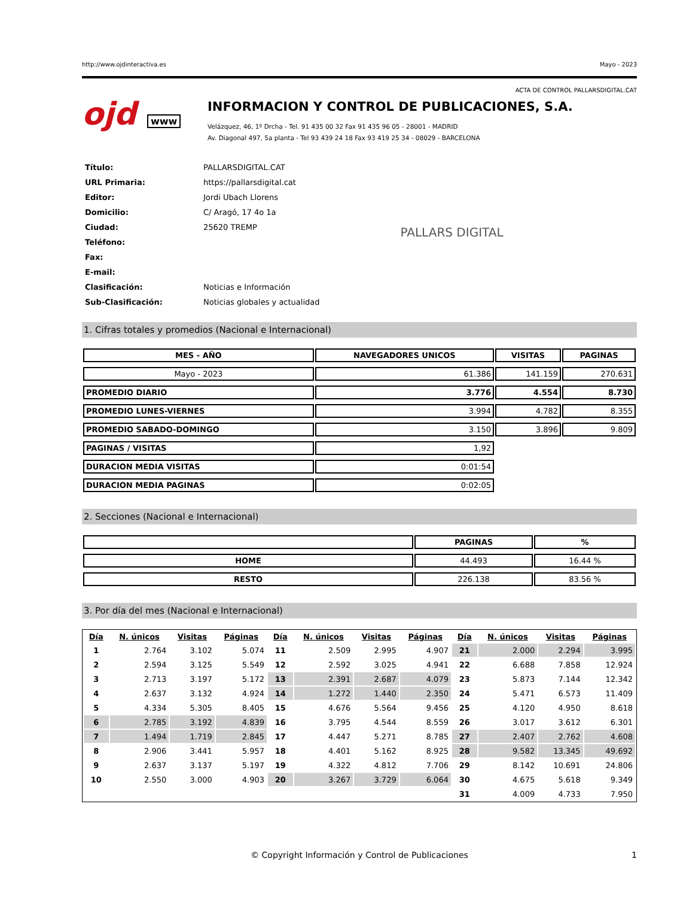http://www.ojdinteractiva.es Mayo - 2023
ACTA DE CONTROL PALLARSDIGITAL.CAT
ojd www
INFORMACION Y CONTROL DE PUBLICACIONES, S.A.
Velázquez, 46, 1º Drcha - Tel. 91 435 00 32 Fax 91 435 96 05 - 28001 - MADRID
Av. Diagonal 497, 5a planta - Tel 93 439 24 18 Fax 93 419 25 34 - 08029 - BARCELONA
| Título: | PALLARSDIGITAL.CAT |
| URL Primaria: | https://pallarsdigital.cat |
| Editor: | Jordi Ubach Llorens |
| Domicilio: | C/ Aragó, 17 4o 1a |
| Ciudad: | 25620 TREMP |
| Teléfono: | |
| Fax: | |
| E-mail: | |
| Clasificación: | Noticias e Información |
| Sub-Clasificación: | Noticias globales y actualidad |
PALLARS DIGITAL
1. Cifras totales y promedios (Nacional e Internacional)
| MES - AÑO | NAVEGADORES UNICOS | VISITAS | PAGINAS |
| --- | --- | --- | --- |
| Mayo - 2023 | 61.386 | 141.159 | 270.631 |
| PROMEDIO DIARIO | 3.776 | 4.554 | 8.730 |
| PROMEDIO LUNES-VIERNES | 3.994 | 4.782 | 8.355 |
| PROMEDIO SABADO-DOMINGO | 3.150 | 3.896 | 9.809 |
| PAGINAS / VISITAS | 1,92 | | |
| DURACION MEDIA VISITAS | 0:01:54 | | |
| DURACION MEDIA PAGINAS | 0:02:05 | | |
2. Secciones (Nacional e Internacional)
| | PAGINAS | % |
| --- | --- | --- |
| HOME | 44.493 | 16.44 % |
| RESTO | 226.138 | 83.56 % |
3. Por día del mes (Nacional e Internacional)
| Día | N. únicos | Visitas | Páginas | Día | N. únicos | Visitas | Páginas | Día | N. únicos | Visitas | Páginas |
| --- | --- | --- | --- | --- | --- | --- | --- | --- | --- | --- | --- |
| 1 | 2.764 | 3.102 | 5.074 | 11 | 2.509 | 2.995 | 4.907 | 21 | 2.000 | 2.294 | 3.995 |
| 2 | 2.594 | 3.125 | 5.549 | 12 | 2.592 | 3.025 | 4.941 | 22 | 6.688 | 7.858 | 12.924 |
| 3 | 2.713 | 3.197 | 5.172 | 13 | 2.391 | 2.687 | 4.079 | 23 | 5.873 | 7.144 | 12.342 |
| 4 | 2.637 | 3.132 | 4.924 | 14 | 1.272 | 1.440 | 2.350 | 24 | 5.471 | 6.573 | 11.409 |
| 5 | 4.334 | 5.305 | 8.405 | 15 | 4.676 | 5.564 | 9.456 | 25 | 4.120 | 4.950 | 8.618 |
| 6 | 2.785 | 3.192 | 4.839 | 16 | 3.795 | 4.544 | 8.559 | 26 | 3.017 | 3.612 | 6.301 |
| 7 | 1.494 | 1.719 | 2.845 | 17 | 4.447 | 5.271 | 8.785 | 27 | 2.407 | 2.762 | 4.608 |
| 8 | 2.906 | 3.441 | 5.957 | 18 | 4.401 | 5.162 | 8.925 | 28 | 9.582 | 13.345 | 49.692 |
| 9 | 2.637 | 3.137 | 5.197 | 19 | 4.322 | 4.812 | 7.706 | 29 | 8.142 | 10.691 | 24.806 |
| 10 | 2.550 | 3.000 | 4.903 | 20 | 3.267 | 3.729 | 6.064 | 30 | 4.675 | 5.618 | 9.349 |
| | | | | | | | | 31 | 4.009 | 4.733 | 7.950 |
© Copyright Información y Control de Publicaciones 1